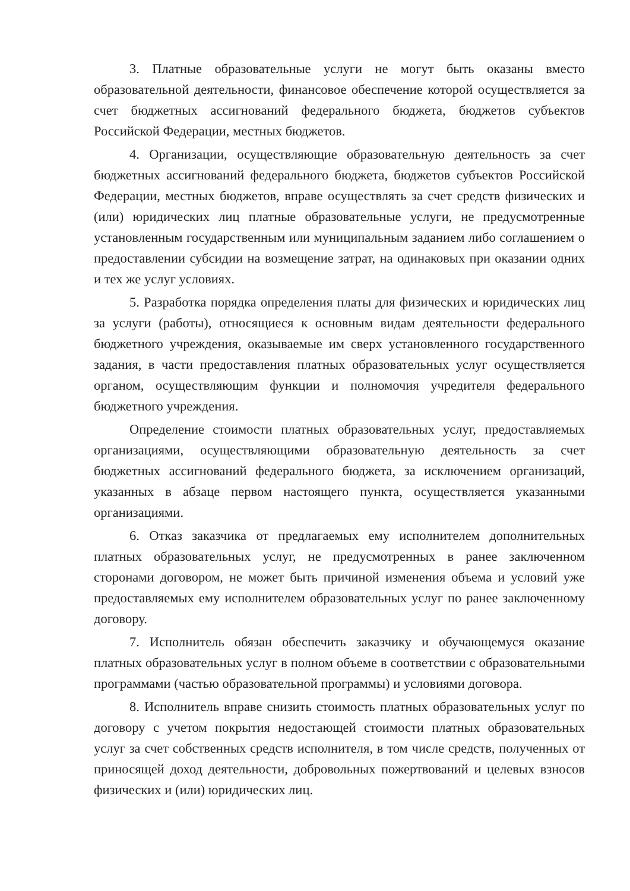3. Платные образовательные услуги не могут быть оказаны вместо образовательной деятельности, финансовое обеспечение которой осуществляется за счет бюджетных ассигнований федерального бюджета, бюджетов субъектов Российской Федерации, местных бюджетов.
4. Организации, осуществляющие образовательную деятельность за счет бюджетных ассигнований федерального бюджета, бюджетов субъектов Российской Федерации, местных бюджетов, вправе осуществлять за счет средств физических и (или) юридических лиц платные образовательные услуги, не предусмотренные установленным государственным или муниципальным заданием либо соглашением о предоставлении субсидии на возмещение затрат, на одинаковых при оказании одних и тех же услуг условиях.
5. Разработка порядка определения платы для физических и юридических лиц за услуги (работы), относящиеся к основным видам деятельности федерального бюджетного учреждения, оказываемые им сверх установленного государственного задания, в части предоставления платных образовательных услуг осуществляется органом, осуществляющим функции и полномочия учредителя федерального бюджетного учреждения.
Определение стоимости платных образовательных услуг, предоставляемых организациями, осуществляющими образовательную деятельность за счет бюджетных ассигнований федерального бюджета, за исключением организаций, указанных в абзаце первом настоящего пункта, осуществляется указанными организациями.
6. Отказ заказчика от предлагаемых ему исполнителем дополнительных платных образовательных услуг, не предусмотренных в ранее заключенном сторонами договором, не может быть причиной изменения объема и условий уже предоставляемых ему исполнителем образовательных услуг по ранее заключенному договору.
7. Исполнитель обязан обеспечить заказчику и обучающемуся оказание платных образовательных услуг в полном объеме в соответствии с образовательными программами (частью образовательной программы) и условиями договора.
8. Исполнитель вправе снизить стоимость платных образовательных услуг по договору с учетом покрытия недостающей стоимости платных образовательных услуг за счет собственных средств исполнителя, в том числе средств, полученных от приносящей доход деятельности, добровольных пожертвований и целевых взносов физических и (или) юридических лиц.